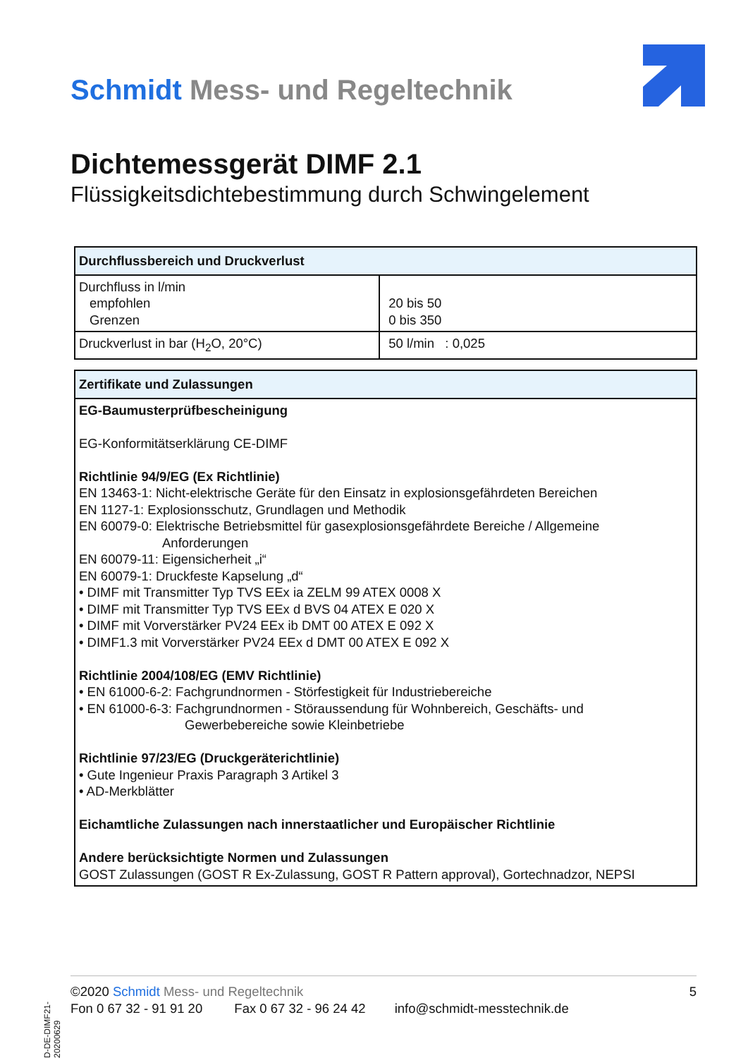Schmidt Mess- und Regeltechnik
Dichtemessgerät DIMF 2.1
Flüssigkeitsdichtebestimmung durch Schwingelement
| Durchflussbereich und Druckverlust | |
| --- | --- |
| Durchfluss in l/min empfohlen Grenzen | 20 bis 50 0 bis 350 |
| Druckverlust in bar (H<sub>2</sub>O, 20°C) | 50 l/min : 0,025 |
| Zertifikate und Zulassungen |
| --- |
| EG-Baumusterprüfbescheinigung EG-Konformitätserklärung CE-DIMF Richtlinie 94/9/EG (Ex Richtlinie) EN 13463-1: Nicht-elektrische Geräte für den Einsatz in explosionsgefährdeten Bereichen EN 1127-1: Explosionsschutz, Grundlagen und Methodik EN 60079-0: Elektrische Betriebsmittel für gasexplosionsgefährdete Bereiche / Allgemeine Anforderungen EN 60079-11: Eigensicherheit „i“ EN 60079-1: Druckfeste Kapselung „d“ • DIMF mit Transmitter Typ TVS EEx ia ZELM 99 ATEX 0008 X • DIMF mit Transmitter Typ TVS EEx d BVS 04 ATEX E 020 X • DIMF mit Vorverstärker PV24 EEx ib DMT 00 ATEX E 092 X • DIMF1.3 mit Vorverstärker PV24 EEx d DMT 00 ATEX E 092 X Richtlinie 2004/108/EG (EMV Richtlinie) • EN 61000-6-2: Fachgrundnormen - Störfestigkeit für Industriebereiche • EN 61000-6-3: Fachgrundnormen - Störaussendung für Wohnbereich, Geschäfts- und Gewerbebereiche sowie Kleinbetriebe Richtlinie 97/23/EG (Druckgeräterichtlinie) • Gute Ingenieur Praxis Paragraph 3 Artikel 3 • AD-Merkblätter Eichamtliche Zulassungen nach innerstaatlicher und Europäischer Richtlinie Andere berücksichtigte Normen und Zulassungen GOST Zulassungen (GOST R Ex-Zulassung, GOST R Pattern approval), Gortechnadzor, NEPSI |
D-DE-DIMF21-20200629
©2020 Schmidt Mess- und Regeltechnik 5
Fon 0 67 32 - 91 91 20 Fax 0 67 32 - 96 24 42 info@schmidt-messtechnik.de